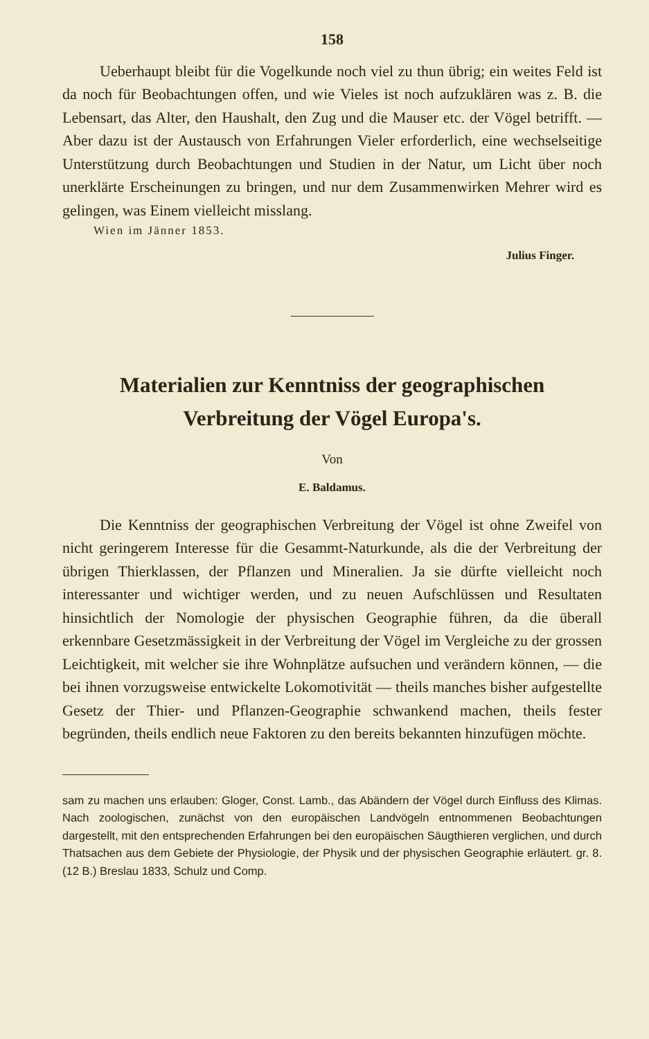158
Ueberhaupt bleibt für die Vogelkunde noch viel zu thun übrig; ein weites Feld ist da noch für Beobachtungen offen, und wie Vieles ist noch aufzuklären was z. B. die Lebensart, das Alter, den Haushalt, den Zug und die Mauser etc. der Vögel betrifft. — Aber dazu ist der Austausch von Erfahrungen Vieler erforderlich, eine wechselseitige Unterstützung durch Beobachtungen und Studien in der Natur, um Licht über noch unerklärte Erscheinungen zu bringen, und nur dem Zusammenwirken Mehrer wird es gelingen, was Einem vielleicht misslang.
Wien im Jänner 1853.
Julius Finger.
Materialien zur Kenntniss der geographischen
Verbreitung der Vögel Europa's.
Von
E. Baldamus.
Die Kenntniss der geographischen Verbreitung der Vögel ist ohne Zweifel von nicht geringerem Interesse für die Gesammt-Naturkunde, als die der Verbreitung der übrigen Thierklassen, der Pflanzen und Mineralien. Ja sie dürfte vielleicht noch interessanter und wichtiger werden, und zu neuen Aufschlüssen und Resultaten hinsichtlich der Nomologie der physischen Geographie führen, da die überall erkennbare Gesetzmässigkeit in der Verbreitung der Vögel im Vergleiche zu der grossen Leichtigkeit, mit welcher sie ihre Wohnplätze aufsuchen und verändern können, — die bei ihnen vorzugsweise entwickelte Lokomotivität — theils manches bisher aufgestellte Gesetz der Thier- und Pflanzen-Geographie schwankend machen, theils fester begründen, theils endlich neue Faktoren zu den bereits bekannten hinzufügen möchte.
sam zu machen uns erlauben: Gloger, Const. Lamb., das Abändern der Vögel durch Einfluss des Klimas. Nach zoologischen, zunächst von den europäischen Landvögeln entnommenen Beobachtungen dargestellt, mit den entsprechenden Erfahrungen bei den europäischen Säugthieren verglichen, und durch Thatsachen aus dem Gebiete der Physiologie, der Physik und der physischen Geographie erläutert. gr. 8. (12 B.) Breslau 1833, Schulz und Comp.